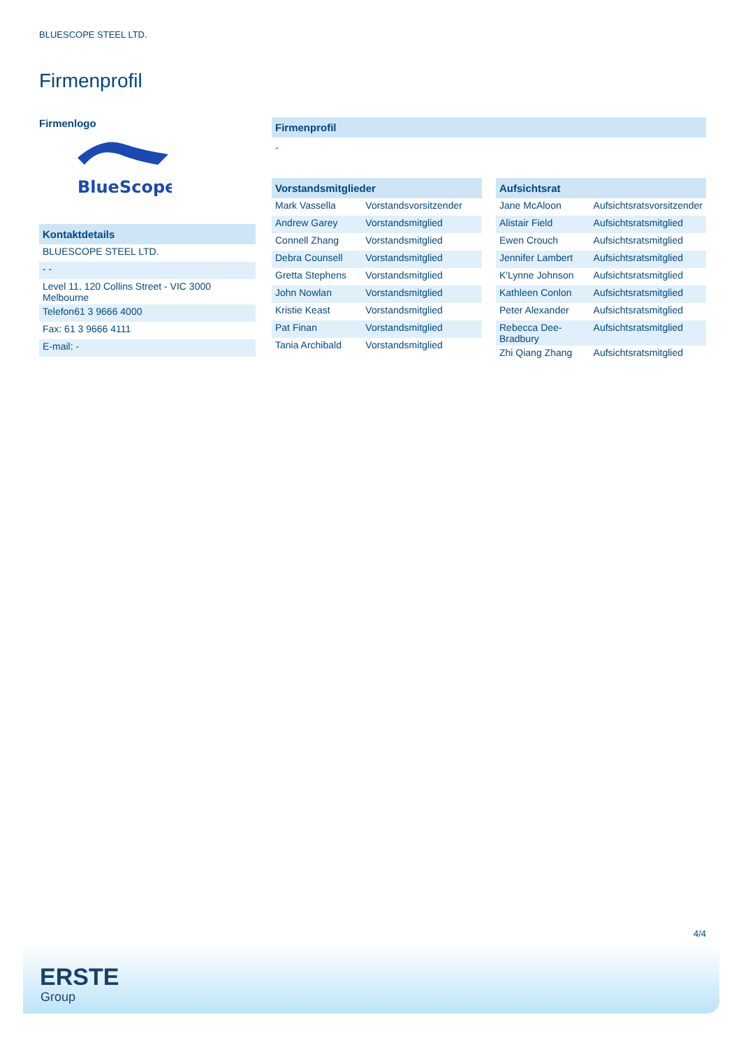BLUESCOPE STEEL LTD.
Firmenprofil
Firmenlogo
BlueScope
Kontaktdetails
| BLUESCOPE STEEL LTD. |
| - - |
| Level 11, 120 Collins Street - VIC 3000 Melbourne |
| Telefon61 3 9666 4000 |
| Fax: 61 3 9666 4111 |
| E-mail: - |
Firmenprofil
-
Vorstandsmitglieder
| Mark Vassella | Vorstandsvorsitzender |
| Andrew Garey | Vorstandsmitglied |
| Connell Zhang | Vorstandsmitglied |
| Debra Counsell | Vorstandsmitglied |
| Gretta Stephens | Vorstandsmitglied |
| John Nowlan | Vorstandsmitglied |
| Kristie Keast | Vorstandsmitglied |
| Pat Finan | Vorstandsmitglied |
| Tania Archibald | Vorstandsmitglied |
Aufsichtsrat
| Jane McAloon | Aufsichtsratsvorsitzender |
| Alistair Field | Aufsichtsratsmitglied |
| Ewen Crouch | Aufsichtsratsmitglied |
| Jennifer Lambert | Aufsichtsratsmitglied |
| K'Lynne Johnson | Aufsichtsratsmitglied |
| Kathleen Conlon | Aufsichtsratsmitglied |
| Peter Alexander | Aufsichtsratsmitglied |
| Rebecca Dee-Bradbury | Aufsichtsratsmitglied |
| Zhi Qiang Zhang | Aufsichtsratsmitglied |
4/4
ERSTE
Group